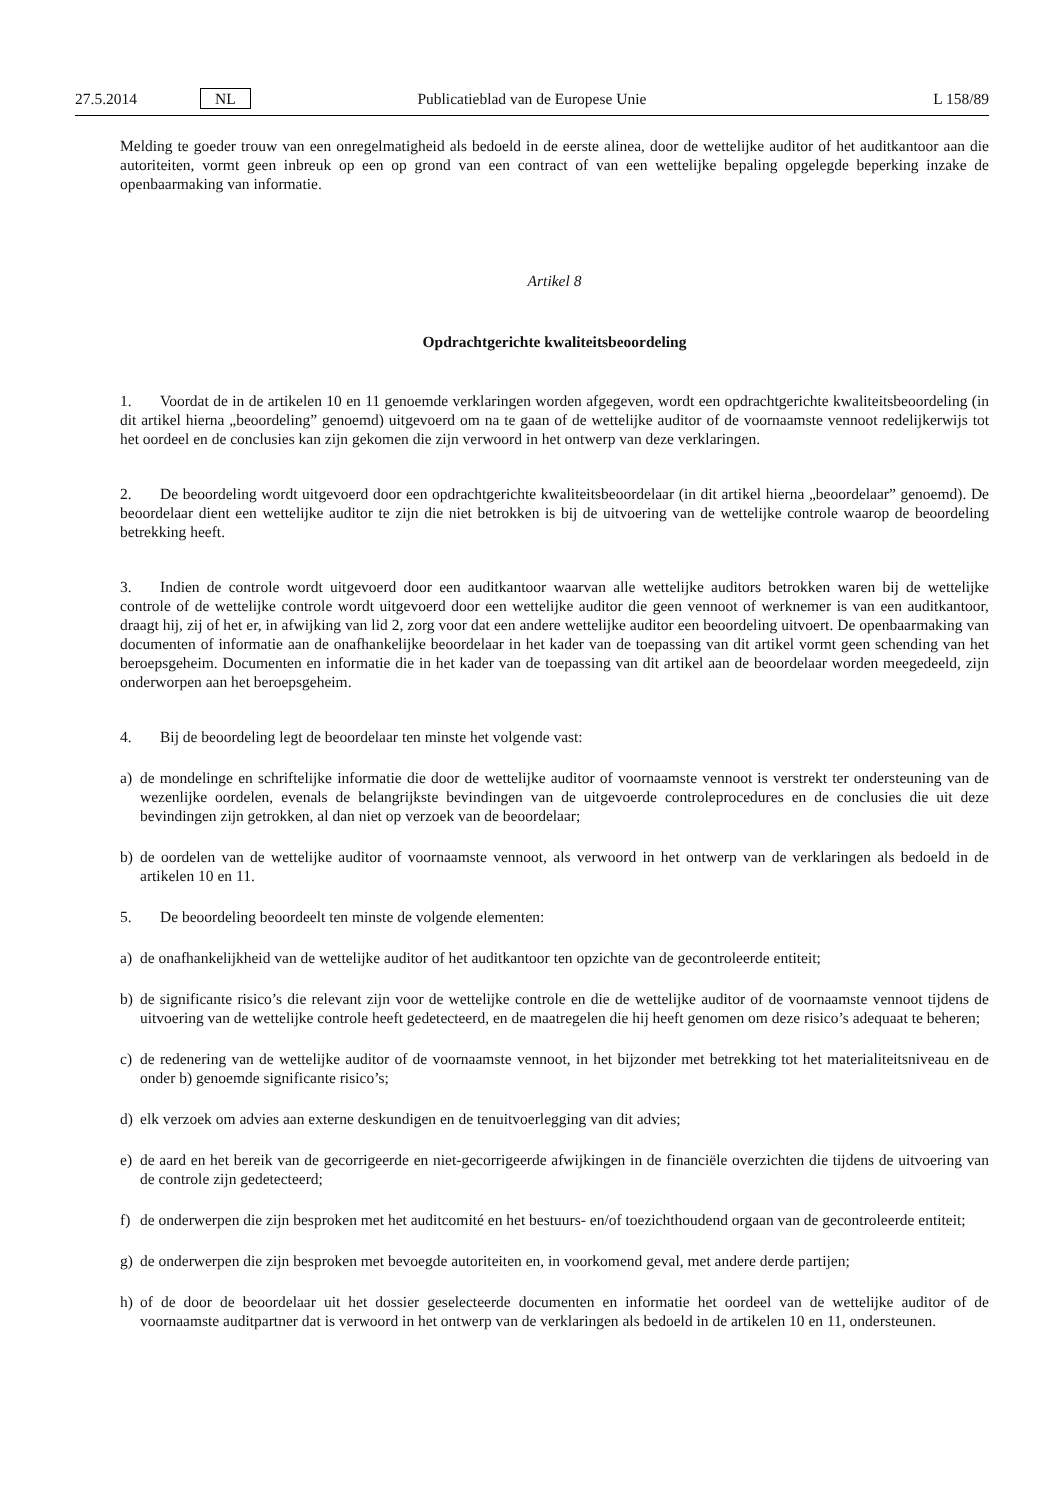27.5.2014 NL Publicatieblad van de Europese Unie L 158/89
Melding te goeder trouw van een onregelmatigheid als bedoeld in de eerste alinea, door de wettelijke auditor of het auditkantoor aan die autoriteiten, vormt geen inbreuk op een op grond van een contract of van een wettelijke bepaling opgelegde beperking inzake de openbaarmaking van informatie.
Artikel 8
Opdrachtgerichte kwaliteitsbeoordeling
1. Voordat de in de artikelen 10 en 11 genoemde verklaringen worden afgegeven, wordt een opdrachtgerichte kwaliteitsbeoordeling (in dit artikel hierna „beoordeling” genoemd) uitgevoerd om na te gaan of de wettelijke auditor of de voornaamste vennoot redelijkerwijs tot het oordeel en de conclusies kan zijn gekomen die zijn verwoord in het ontwerp van deze verklaringen.
2. De beoordeling wordt uitgevoerd door een opdrachtgerichte kwaliteitsbeoordelaar (in dit artikel hierna „beoordelaar” genoemd). De beoordelaar dient een wettelijke auditor te zijn die niet betrokken is bij de uitvoering van de wettelijke controle waarop de beoordeling betrekking heeft.
3. Indien de controle wordt uitgevoerd door een auditkantoor waarvan alle wettelijke auditors betrokken waren bij de wettelijke controle of de wettelijke controle wordt uitgevoerd door een wettelijke auditor die geen vennoot of werknemer is van een auditkantoor, draagt hij, zij of het er, in afwijking van lid 2, zorg voor dat een andere wettelijke auditor een beoordeling uitvoert. De openbaarmaking van documenten of informatie aan de onafhankelijke beoordelaar in het kader van de toepassing van dit artikel vormt geen schending van het beroepsgeheim. Documenten en informatie die in het kader van de toepassing van dit artikel aan de beoordelaar worden meegedeeld, zijn onderworpen aan het beroepsgeheim.
4. Bij de beoordeling legt de beoordelaar ten minste het volgende vast:
a) de mondelinge en schriftelijke informatie die door de wettelijke auditor of voornaamste vennoot is verstrekt ter ondersteuning van de wezenlijke oordelen, evenals de belangrijkste bevindingen van de uitgevoerde controleprocedures en de conclusies die uit deze bevindingen zijn getrokken, al dan niet op verzoek van de beoordelaar;
b) de oordelen van de wettelijke auditor of voornaamste vennoot, als verwoord in het ontwerp van de verklaringen als bedoeld in de artikelen 10 en 11.
5. De beoordeling beoordeelt ten minste de volgende elementen:
a) de onafhankelijkheid van de wettelijke auditor of het auditkantoor ten opzichte van de gecontroleerde entiteit;
b) de significante risico’s die relevant zijn voor de wettelijke controle en die de wettelijke auditor of de voornaamste vennoot tijdens de uitvoering van de wettelijke controle heeft gedetecteerd, en de maatregelen die hij heeft genomen om deze risico’s adequaat te beheren;
c) de redenering van de wettelijke auditor of de voornaamste vennoot, in het bijzonder met betrekking tot het materialiteitsniveau en de onder b) genoemde significante risico’s;
d) elk verzoek om advies aan externe deskundigen en de tenuitvoerlegging van dit advies;
e) de aard en het bereik van de gecorrigeerde en niet-gecorrigeerde afwijkingen in de financiële overzichten die tijdens de uitvoering van de controle zijn gedetecteerd;
f) de onderwerpen die zijn besproken met het auditcomité en het bestuurs- en/of toezichthoudend orgaan van de gecontroleerde entiteit;
g) de onderwerpen die zijn besproken met bevoegde autoriteiten en, in voorkomend geval, met andere derde partijen;
h) of de door de beoordelaar uit het dossier geselecteerde documenten en informatie het oordeel van de wettelijke auditor of de voornaamste auditpartner dat is verwoord in het ontwerp van de verklaringen als bedoeld in de artikelen 10 en 11, ondersteunen.